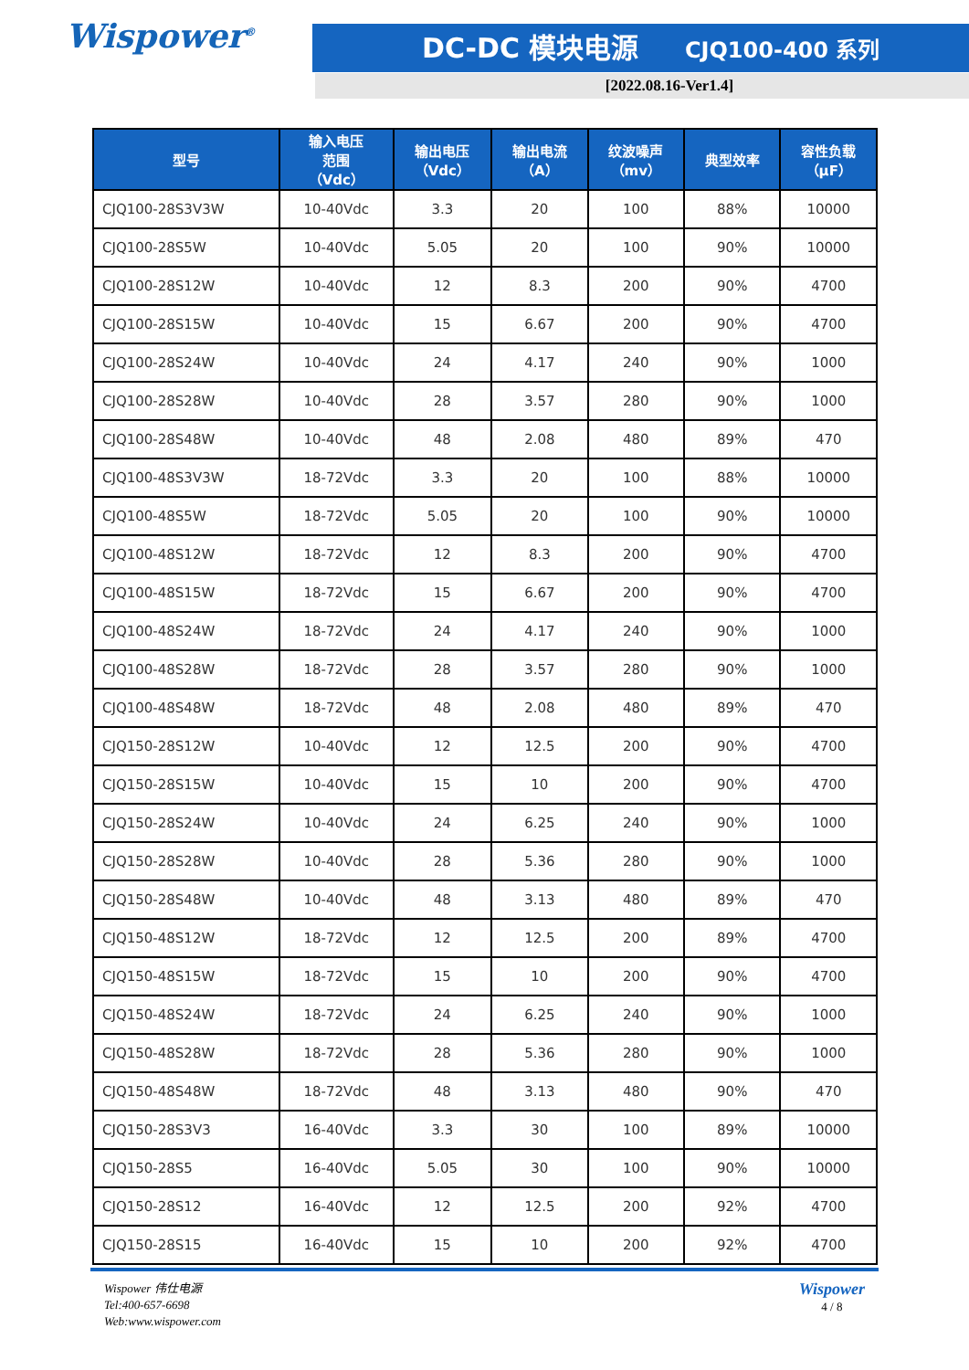Wispower<sup>®</sup> DC-DC 模块电源 CJQ100-400 系列
[2022.08.16-Ver1.4]
| 型号 | 输入电压 范围 （Vdc） | 输出电压 （Vdc） | 输出电流 （A） | 纹波噪声 （mv） | 典型效率 | 容性负载 （μF） |
| --- | --- | --- | --- | --- | --- | --- |
| CJQ100-28S3V3W | 10-40Vdc | 3.3 | 20 | 100 | 88% | 10000 |
| CJQ100-28S5W | 10-40Vdc | 5.05 | 20 | 100 | 90% | 10000 |
| CJQ100-28S12W | 10-40Vdc | 12 | 8.3 | 200 | 90% | 4700 |
| CJQ100-28S15W | 10-40Vdc | 15 | 6.67 | 200 | 90% | 4700 |
| CJQ100-28S24W | 10-40Vdc | 24 | 4.17 | 240 | 90% | 1000 |
| CJQ100-28S28W | 10-40Vdc | 28 | 3.57 | 280 | 90% | 1000 |
| CJQ100-28S48W | 10-40Vdc | 48 | 2.08 | 480 | 89% | 470 |
| CJQ100-48S3V3W | 18-72Vdc | 3.3 | 20 | 100 | 88% | 10000 |
| CJQ100-48S5W | 18-72Vdc | 5.05 | 20 | 100 | 90% | 10000 |
| CJQ100-48S12W | 18-72Vdc | 12 | 8.3 | 200 | 90% | 4700 |
| CJQ100-48S15W | 18-72Vdc | 15 | 6.67 | 200 | 90% | 4700 |
| CJQ100-48S24W | 18-72Vdc | 24 | 4.17 | 240 | 90% | 1000 |
| CJQ100-48S28W | 18-72Vdc | 28 | 3.57 | 280 | 90% | 1000 |
| CJQ100-48S48W | 18-72Vdc | 48 | 2.08 | 480 | 89% | 470 |
| CJQ150-28S12W | 10-40Vdc | 12 | 12.5 | 200 | 90% | 4700 |
| CJQ150-28S15W | 10-40Vdc | 15 | 10 | 200 | 90% | 4700 |
| CJQ150-28S24W | 10-40Vdc | 24 | 6.25 | 240 | 90% | 1000 |
| CJQ150-28S28W | 10-40Vdc | 28 | 5.36 | 280 | 90% | 1000 |
| CJQ150-28S48W | 10-40Vdc | 48 | 3.13 | 480 | 89% | 470 |
| CJQ150-48S12W | 18-72Vdc | 12 | 12.5 | 200 | 89% | 4700 |
| CJQ150-48S15W | 18-72Vdc | 15 | 10 | 200 | 90% | 4700 |
| CJQ150-48S24W | 18-72Vdc | 24 | 6.25 | 240 | 90% | 1000 |
| CJQ150-48S28W | 18-72Vdc | 28 | 5.36 | 280 | 90% | 1000 |
| CJQ150-48S48W | 18-72Vdc | 48 | 3.13 | 480 | 90% | 470 |
| CJQ150-28S3V3 | 16-40Vdc | 3.3 | 30 | 100 | 89% | 10000 |
| CJQ150-28S5 | 16-40Vdc | 5.05 | 30 | 100 | 90% | 10000 |
| CJQ150-28S12 | 16-40Vdc | 12 | 12.5 | 200 | 92% | 4700 |
| CJQ150-28S15 | 16-40Vdc | 15 | 10 | 200 | 92% | 4700 |
Wispower 伟仕电源
Tel:400-657-6698
Web:www.wispower.com
Wispower
4 / 8